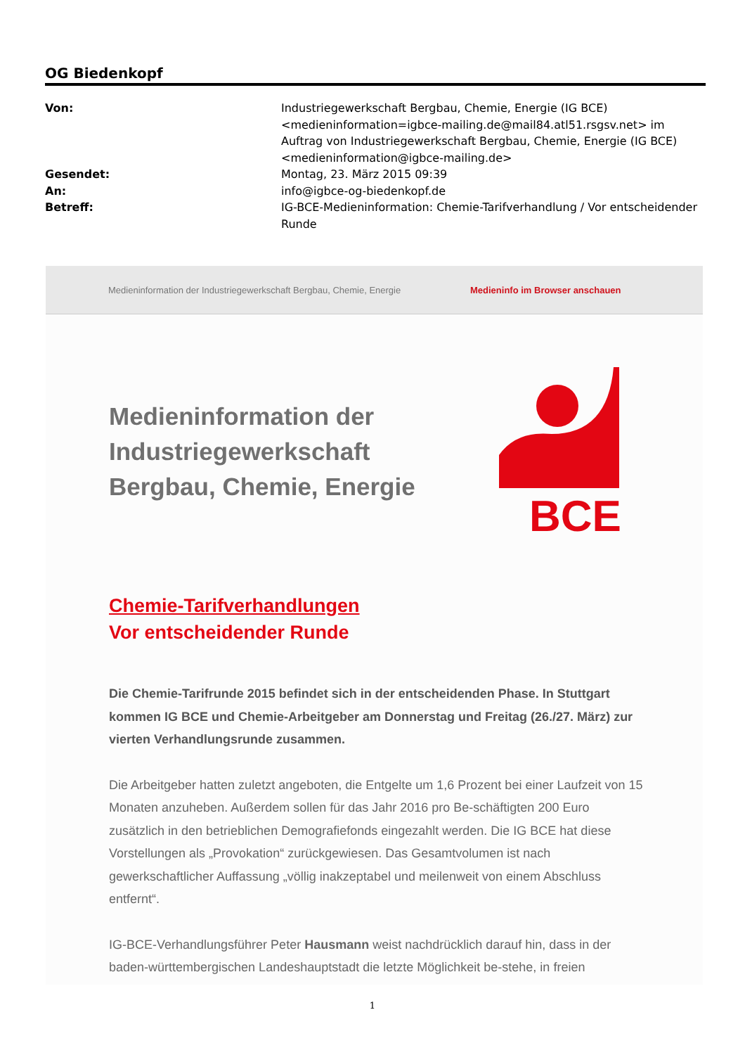OG Biedenkopf
| Von: | Industriegewerkschaft Bergbau, Chemie, Energie (IG BCE) <medieninformation=igbce-mailing.de@mail84.atl51.rsgsv.net> im Auftrag von Industriegewerkschaft Bergbau, Chemie, Energie (IG BCE) <medieninformation@igbce-mailing.de> |
| Gesendet: | Montag, 23. März 2015 09:39 |
| An: | info@igbce-og-biedenkopf.de |
| Betreff: | IG-BCE-Medieninformation: Chemie-Tarifverhandlung / Vor entscheidender Runde |
Medieninformation der Industriegewerkschaft Bergbau, Chemie, Energie Medieninfo im Browser anschauen
Medieninformation der Industriegewerkschaft Bergbau, Chemie, Energie
BCE
Chemie-Tarifverhandlungen
Vor entscheidender Runde
Die Chemie-Tarifrunde 2015 befindet sich in der entscheidenden Phase. In Stuttgart kommen IG BCE und Chemie-Arbeitgeber am Donnerstag und Freitag (26./27. März) zur vierten Verhandlungsrunde zusammen.
Die Arbeitgeber hatten zuletzt angeboten, die Entgelte um 1,6 Prozent bei einer Laufzeit von 15 Monaten anzuheben. Außerdem sollen für das Jahr 2016 pro Be-schäftigten 200 Euro zusätzlich in den betrieblichen Demografiefonds eingezahlt werden. Die IG BCE hat diese Vorstellungen als „Provokation“ zurückgewiesen. Das Gesamtvolumen ist nach gewerkschaftlicher Auffassung „völlig inakzeptabel und meilenweit von einem Abschluss entfernt“.
IG-BCE-Verhandlungsführer Peter Hausmann weist nachdrücklich darauf hin, dass in der baden-württembergischen Landeshauptstadt die letzte Möglichkeit be-stehe, in freien
1